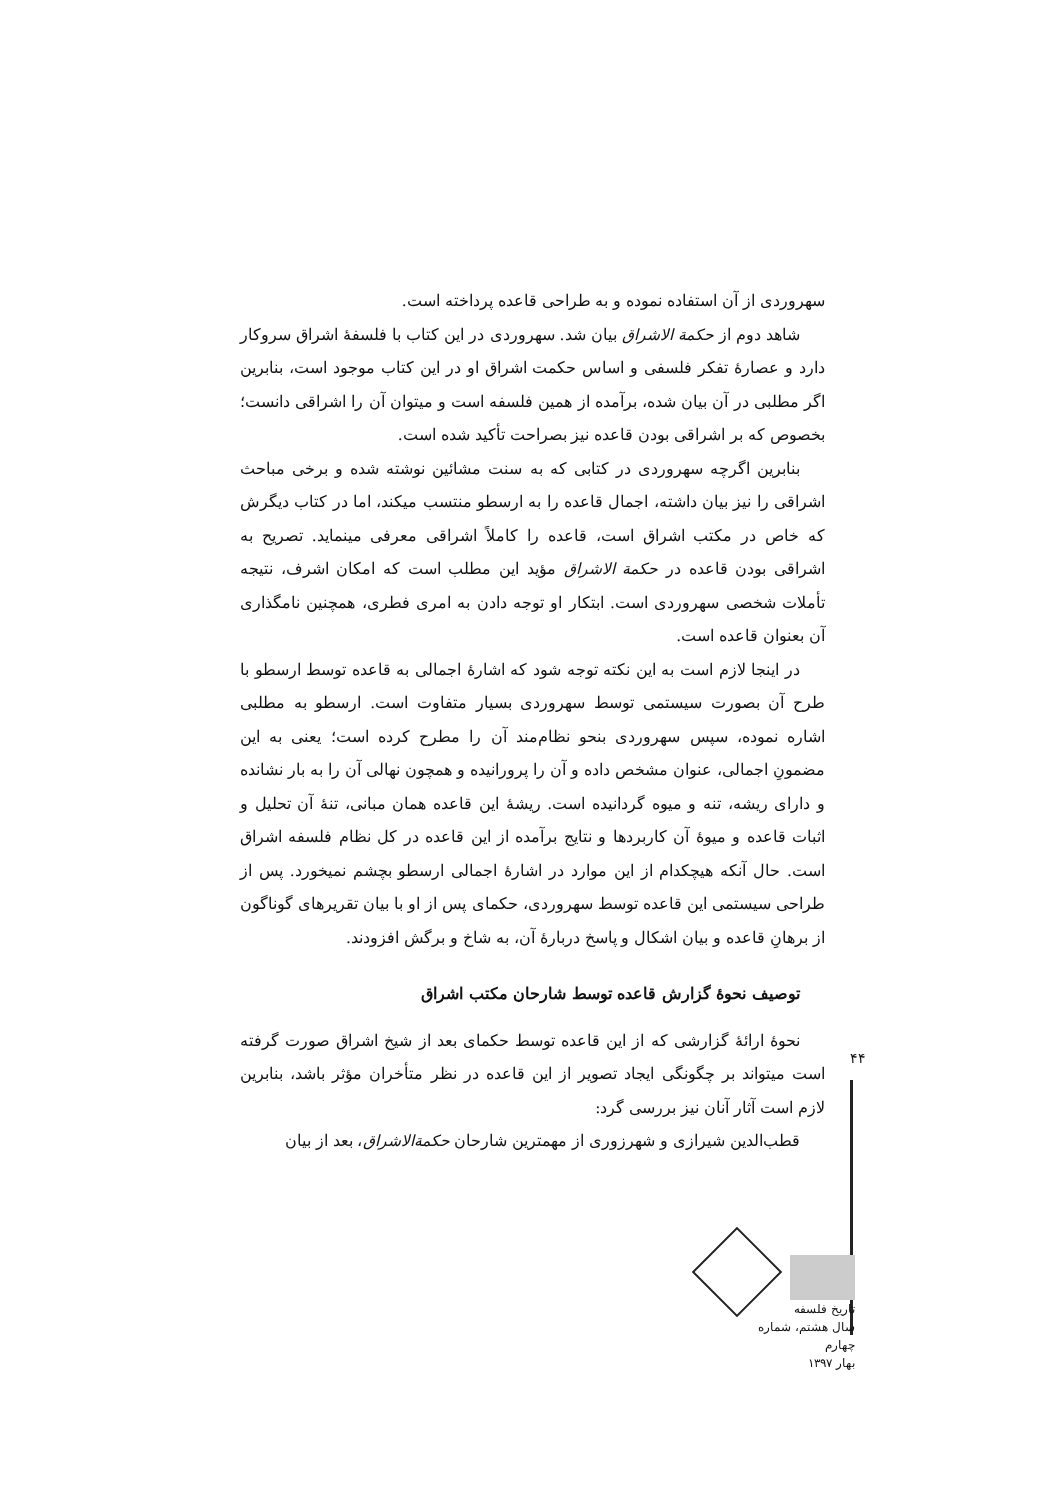سهروردی از آن استفاده نموده و به طراحی قاعده پرداخته است.
شاهد دوم از حکمة الاشراق بیان شد. سهروردی در این کتاب با فلسفۀ اشراق سروکار دارد و عصارۀ تفکر فلسفی و اساس حکمت اشراق او در این کتاب موجود است، بنابرین اگر مطلبی در آن بیان شده، برآمده از همین فلسفه است و میتوان آن را اشراقی دانست؛ بخصوص که بر اشراقی بودن قاعده نیز بصراحت تأکید شده است.
بنابرین اگرچه سهروردی در کتابی که به سنت مشائین نوشته شده و برخی مباحث اشراقی را نیز بیان داشته، اجمال قاعده را به ارسطو منتسب میکند، اما در کتاب دیگرش که خاص در مکتب اشراق است، قاعده را کاملاً اشراقی معرفی مینماید. تصریح به اشراقی بودن قاعده در حکمة الاشراق مؤید این مطلب است که امکان اشرف، نتیجه تأملات شخصی سهروردی است. ابتکار او توجه دادن به امری فطری، همچنین نامگذاری آن بعنوان قاعده است.
در اینجا لازم است به این نکته توجه شود که اشارۀ اجمالی به قاعده توسط ارسطو با طرح آن بصورت سیستمی توسط سهروردی بسیار متفاوت است. ارسطو به مطلبی اشاره نموده، سپس سهروردی بنحو نظام‌مند آن را مطرح کرده است؛ یعنی به این مضمونِ اجمالی، عنوان مشخص داده و آن را پرورانیده و همچون نهالی آن را به بار نشانده و دارای ریشه، تنه و میوه گردانیده است. ریشۀ این قاعده همان مبانی، تنۀ آن تحلیل و اثبات قاعده و میوۀ آن کاربردها و نتایج برآمده از این قاعده در کل نظام فلسفه اشراق است. حال آنکه هیچکدام از این موارد در اشارۀ اجمالی ارسطو بچشم نمیخورد. پس از طراحی سیستمی این قاعده توسط سهروردی، حکمای پس از او با بیان تقریرهای گوناگون از برهانِ قاعده و بیان اشکال و پاسخ دربارۀ آن، به شاخ و برگش افزودند.
توصیف نحوۀ گزارش قاعده توسط شارحان مکتب اشراق
نحوۀ ارائۀ گزارشی که از این قاعده توسط حکمای بعد از شیخ اشراق صورت گرفته است میتواند بر چگونگی ایجاد تصویر از این قاعده در نظر متأخران مؤثر باشد، بنابرین لازم است آثار آنان نیز بررسی گرد:
قطب‌الدین شیرازی و شهرزوری از مهمترین شارحان حکمة‌الاشراق، بعد از بیان
۴۴
تاریخ فلسفه
سال هشتم، شماره چهارم
بهار ۱۳۹۷